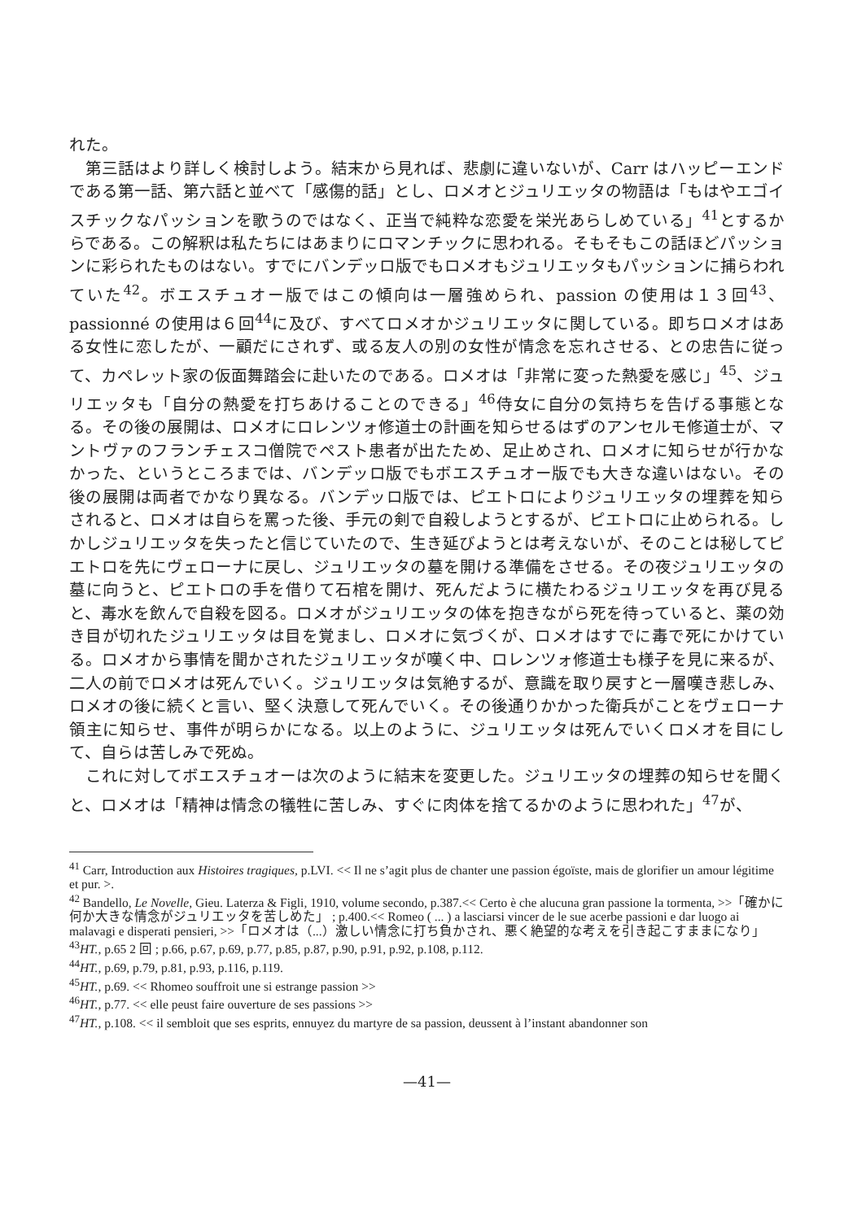れた。
第三話はより詳しく検討しよう。結末から見れば、悲劇に違いないが、Carr はハッピーエンドである第一話、第六話と並べて「感傷的話」とし、ロメオとジュリエッタの物語は「もはやエゴイスチックなパッションを歌うのではなく、正当で純粋な恋愛を栄光あらしめている」<sup>41</sup>とするからである。この解釈は私たちにはあまりにロマンチックに思われる。そもそもこの話ほどパッションに彩られたものはない。すでにバンデッロ版でもロメオもジュリエッタもパッションに捕らわれていた<sup>42</sup>。ボエスチュオー版ではこの傾向は一層強められ、passion の使用は１３回<sup>43</sup>、 passionné の使用は６回<sup>44</sup>に及び、すべてロメオかジュリエッタに関している。即ちロメオはある女性に恋したが、一顧だにされず、或る友人の別の女性が情念を忘れさせる、との忠告に従って、カペレット家の仮面舞踏会に赴いたのである。ロメオは「非常に変った熱愛を感じ」<sup>45</sup>、ジュリエッタも「自分の熱愛を打ちあけることのできる」<sup>46</sup>侍女に自分の気持ちを告げる事態となる。その後の展開は、ロメオにロレンツォ修道士の計画を知らせるはずのアンセルモ修道士が、マントヴァのフランチェスコ僧院でペスト患者が出たため、足止めされ、ロメオに知らせが行かなかった、というところまでは、バンデッロ版でもボエスチュオー版でも大きな違いはない。その後の展開は両者でかなり異なる。バンデッロ版では、ピエトロによりジュリエッタの埋葬を知らされると、ロメオは自らを罵った後、手元の剣で自殺しようとするが、ピエトロに止められる。しかしジュリエッタを失ったと信じていたので、生き延びようとは考えないが、そのことは秘してピエトロを先にヴェローナに戻し、ジュリエッタの墓を開ける準備をさせる。その夜ジュリエッタの墓に向うと、ピエトロの手を借りて石棺を開け、死んだように横たわるジュリエッタを再び見ると、毒水を飲んで自殺を図る。ロメオがジュリエッタの体を抱きながら死を待っていると、薬の効き目が切れたジュリエッタは目を覚まし、ロメオに気づくが、ロメオはすでに毒で死にかけている。ロメオから事情を聞かされたジュリエッタが嘆く中、ロレンツォ修道士も様子を見に来るが、二人の前でロメオは死んでいく。ジュリエッタは気絶するが、意識を取り戻すと一層嘆き悲しみ、ロメオの後に続くと言い、堅く決意して死んでいく。その後通りかかった衛兵がことをヴェローナ領主に知らせ、事件が明らかになる。以上のように、ジュリエッタは死んでいくロメオを目にして、自らは苦しみで死ぬ。
これに対してボエスチュオーは次のように結末を変更した。ジュリエッタの埋葬の知らせを聞くと、ロメオは「精神は情念の犠牲に苦しみ、すぐに肉体を捨てるかのように思われた」<sup>47</sup>が、
<sup>41</sup> Carr, Introduction aux Histoires tragiques, p.LVI. << Il ne s’agit plus de chanter une passion égoïste, mais de glorifier un amour légitime et pur. >.
<sup>42</sup> Bandello, Le Novelle, Gieu. Laterza & Figli, 1910, volume secondo, p.387.<< Certo è che alucuna gran passione la tormenta, >>「確かに何か大きな情念がジュリエッタを苦しめた」 ; p.400.<< Romeo ( ... ) a lasciarsi vincer de le sue acerbe passioni e dar luogo ai malavagi e disperati pensieri, >>「ロメオは（...）激しい情念に打ち負かされ、悪く絶望的な考えを引き起こすままになり」
<sup>43</sup>HT., p.65 2 回 ; p.66, p.67, p.69, p.77, p.85, p.87, p.90, p.91, p.92, p.108, p.112.
<sup>44</sup>HT., p.69, p.79, p.81, p.93, p.116, p.119.
<sup>45</sup>HT., p.69. << Rhomeo souffroit une si estrange passion >>
<sup>46</sup>HT., p.77. << elle peust faire ouverture de ses passions >>
<sup>47</sup>HT., p.108. << il sembloit que ses esprits, ennuyez du martyre de sa passion, deussent à l’instant abandonner son
—41—